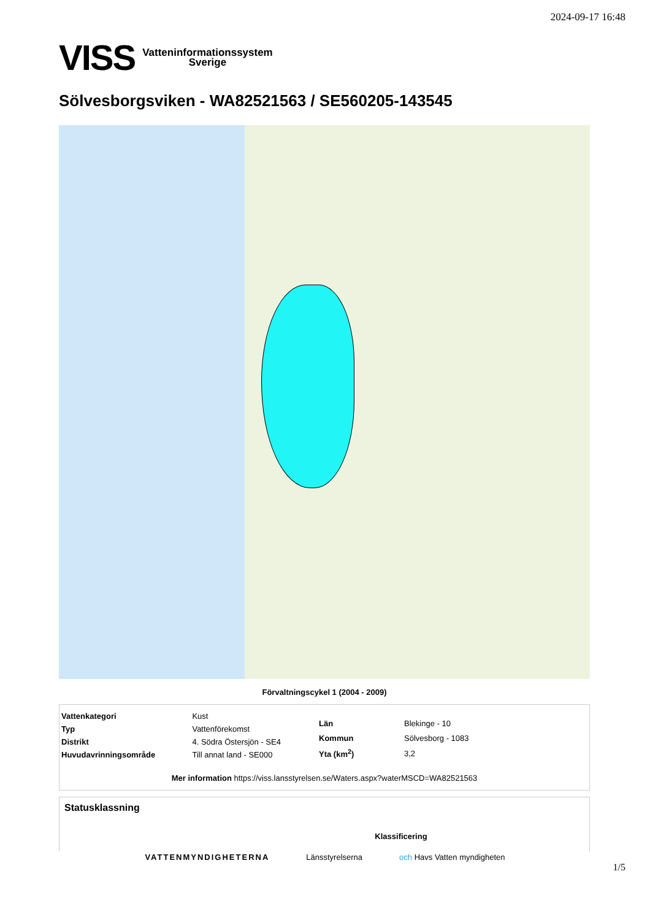2024-09-17 16:48
VISS Vatteninformationssystem
Sverige
Sölvesborgsviken - WA82521563 / SE560205-143545
Förvaltningscykel 1 (2004 - 2009)
| Vattenkategori | Kust |
| Typ | Vattenförekomst |
| Distrikt | 4. Södra Östersjön - SE4 |
| Huvudavrinningsområde | Till annat land - SE000 |
| Län | Blekinge - 10 |
| Kommun | Sölvesborg - 1083 |
| Yta (km<sup>2</sup>) | 3,2 |
Mer information https://viss.lansstyrelsen.se/Waters.aspx?waterMSCD=WA82521563
Statusklassning
Klassificering
VATTENMYNDIGHETERNA Länsstyrelserna och Havs Vatten myndigheten
1/5